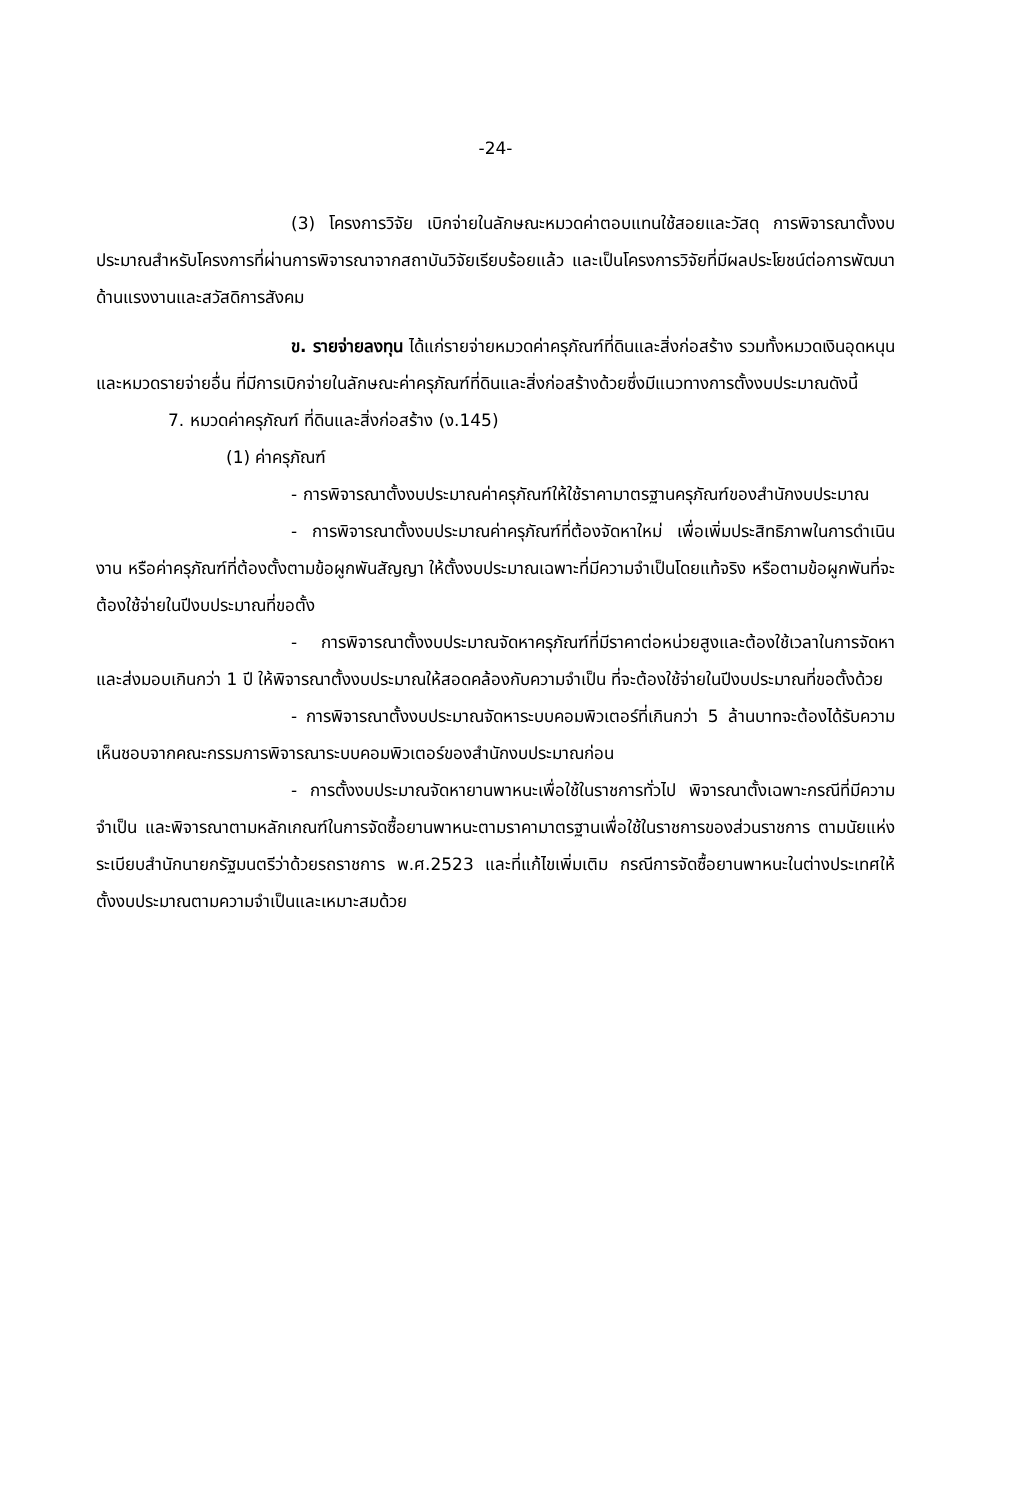-24-
(3) โครงการวิจัย เบิกจ่ายในลักษณะหมวดค่าตอบแทนใช้สอยและวัสดุ การพิจารณาตั้งงบประมาณสำหรับโครงการที่ผ่านการพิจารณาจากสถาบันวิจัยเรียบร้อยแล้ว และเป็นโครงการวิจัยที่มีผลประโยชน์ต่อการพัฒนาด้านแรงงานและสวัสดิการสังคม
ข. รายจ่ายลงทุน ได้แก่รายจ่ายหมวดค่าครุภัณฑ์ที่ดินและสิ่งก่อสร้าง รวมทั้งหมวดเงินอุดหนุนและหมวดรายจ่ายอื่น ที่มีการเบิกจ่ายในลักษณะค่าครุภัณฑ์ที่ดินและสิ่งก่อสร้างด้วยซึ่งมีแนวทางการตั้งงบประมาณดังนี้
7. หมวดค่าครุภัณฑ์ ที่ดินและสิ่งก่อสร้าง (ง.145)
(1) ค่าครุภัณฑ์
- การพิจารณาตั้งงบประมาณค่าครุภัณฑ์ให้ใช้ราคามาตรฐานครุภัณฑ์ของสำนักงบประมาณ
- การพิจารณาตั้งงบประมาณค่าครุภัณฑ์ที่ต้องจัดหาใหม่ เพื่อเพิ่มประสิทธิภาพในการดำเนินงาน หรือค่าครุภัณฑ์ที่ต้องตั้งตามข้อผูกพันสัญญา ให้ตั้งงบประมาณเฉพาะที่มีความจำเป็นโดยแท้จริง หรือตามข้อผูกพันที่จะต้องใช้จ่ายในปีงบประมาณที่ขอตั้ง
- การพิจารณาตั้งงบประมาณจัดหาครุภัณฑ์ที่มีราคาต่อหน่วยสูงและต้องใช้เวลาในการจัดหาและส่งมอบเกินกว่า 1 ปี ให้พิจารณาตั้งงบประมาณให้สอดคล้องกับความจำเป็น ที่จะต้องใช้จ่ายในปีงบประมาณที่ขอตั้งด้วย
- การพิจารณาตั้งงบประมาณจัดหาระบบคอมพิวเตอร์ที่เกินกว่า 5 ล้านบาทจะต้องได้รับความเห็นชอบจากคณะกรรมการพิจารณาระบบคอมพิวเตอร์ของสำนักงบประมาณก่อน
- การตั้งงบประมาณจัดหายานพาหนะเพื่อใช้ในราชการทั่วไป พิจารณาตั้งเฉพาะกรณีที่มีความจำเป็น และพิจารณาตามหลักเกณฑ์ในการจัดซื้อยานพาหนะตามราคามาตรฐานเพื่อใช้ในราชการของส่วนราชการ ตามนัยแห่งระเบียบสำนักนายกรัฐมนตรีว่าด้วยรถราชการ พ.ศ.2523 และที่แก้ไขเพิ่มเติม กรณีการจัดซื้อยานพาหนะในต่างประเทศให้ตั้งงบประมาณตามความจำเป็นและเหมาะสมด้วย